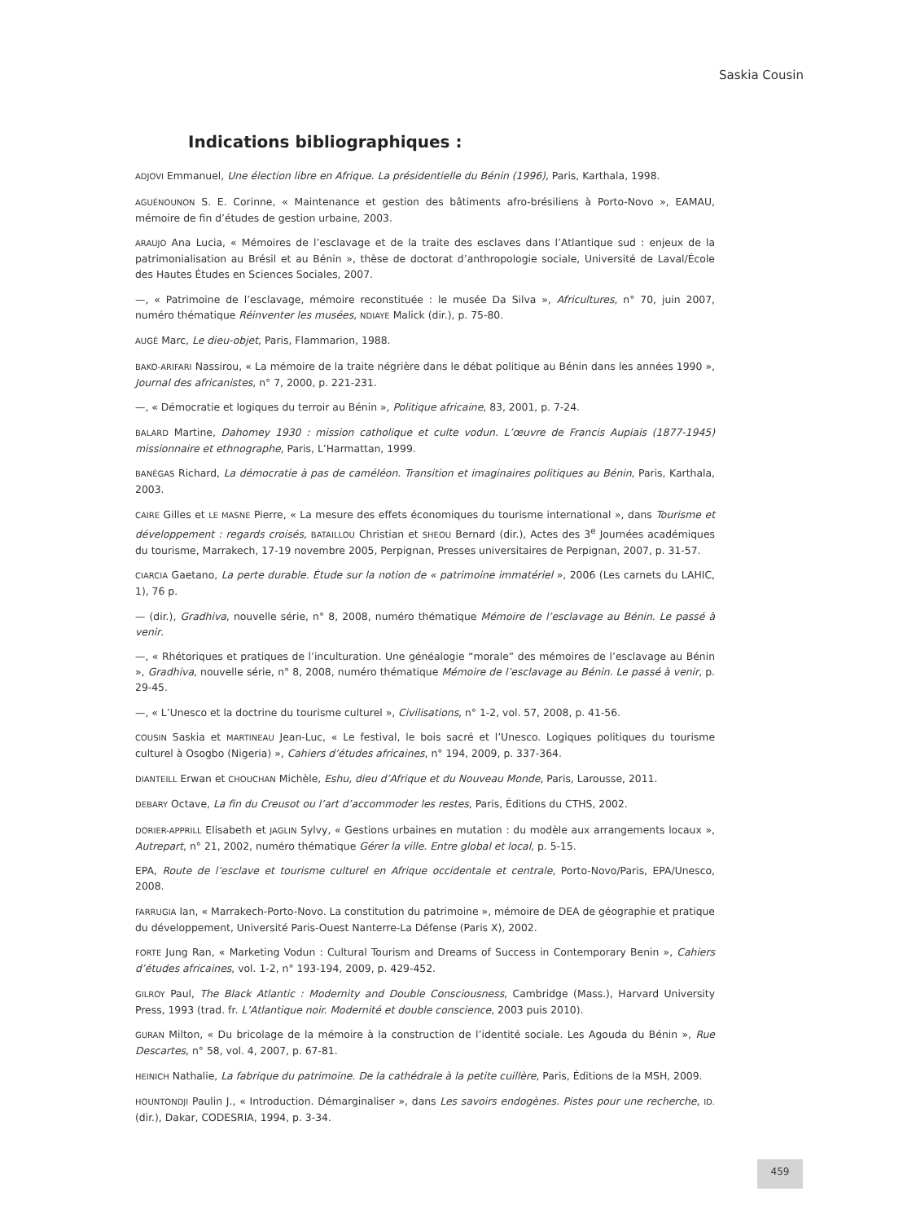Saskia Cousin
Indications bibliographiques :
ADJOVI Emmanuel, Une élection libre en Afrique. La présidentielle du Bénin (1996), Paris, Karthala, 1998.
AGUÉNOUNON S. E. Corinne, « Maintenance et gestion des bâtiments afro-brésiliens à Porto-Novo », EAMAU, mémoire de fin d’études de gestion urbaine, 2003.
ARAUJO Ana Lucia, « Mémoires de l’esclavage et de la traite des esclaves dans l’Atlantique sud : enjeux de la patrimonialisation au Brésil et au Bénin », thèse de doctorat d’anthropologie sociale, Université de Laval/École des Hautes Études en Sciences Sociales, 2007.
—, « Patrimoine de l’esclavage, mémoire reconstituée : le musée Da Silva », Africultures, n° 70, juin 2007, numéro thématique Réinventer les musées, NDIAYE Malick (dir.), p. 75-80.
AUGÉ Marc, Le dieu-objet, Paris, Flammarion, 1988.
BAKO-ARIFARI Nassirou, « La mémoire de la traite négrière dans le débat politique au Bénin dans les années 1990 », Journal des africanistes, n° 7, 2000, p. 221-231.
—, « Démocratie et logiques du terroir au Bénin », Politique africaine, 83, 2001, p. 7-24.
BALARD Martine, Dahomey 1930 : mission catholique et culte vodun. L’œuvre de Francis Aupiais (1877-1945) missionnaire et ethnographe, Paris, L’Harmattan, 1999.
BANÉGAS Richard, La démocratie à pas de caméléon. Transition et imaginaires politiques au Bénin, Paris, Karthala, 2003.
CAIRE Gilles et LE MASNE Pierre, « La mesure des effets économiques du tourisme international », dans Tourisme et développement : regards croisés, BATAILLOU Christian et SHEOU Bernard (dir.), Actes des 3<sup>e</sup> Journées académiques du tourisme, Marrakech, 17-19 novembre 2005, Perpignan, Presses universitaires de Perpignan, 2007, p. 31-57.
CIARCIA Gaetano, La perte durable. Étude sur la notion de « patrimoine immatériel », 2006 (Les carnets du LAHIC, 1), 76 p.
— (dir.), Gradhiva, nouvelle série, n° 8, 2008, numéro thématique Mémoire de l’esclavage au Bénin. Le passé à venir.
—, « Rhétoriques et pratiques de l’inculturation. Une généalogie “morale” des mémoires de l’esclavage au Bénin », Gradhiva, nouvelle série, n° 8, 2008, numéro thématique Mémoire de l’esclavage au Bénin. Le passé à venir, p. 29-45.
—, « L’Unesco et la doctrine du tourisme culturel », Civilisations, n° 1-2, vol. 57, 2008, p. 41-56.
COUSIN Saskia et MARTINEAU Jean-Luc, « Le festival, le bois sacré et l’Unesco. Logiques politiques du tourisme culturel à Osogbo (Nigeria) », Cahiers d’études africaines, n° 194, 2009, p. 337-364.
DIANTEILL Erwan et CHOUCHAN Michèle, Eshu, dieu d’Afrique et du Nouveau Monde, Paris, Larousse, 2011.
DEBARY Octave, La fin du Creusot ou l’art d’accommoder les restes, Paris, Éditions du CTHS, 2002.
DORIER-APPRILL Elisabeth et JAGLIN Sylvy, « Gestions urbaines en mutation : du modèle aux arrangements locaux », Autrepart, n° 21, 2002, numéro thématique Gérer la ville. Entre global et local, p. 5-15.
EPA, Route de l’esclave et tourisme culturel en Afrique occidentale et centrale, Porto-Novo/Paris, EPA/Unesco, 2008.
FARRUGIA Ian, « Marrakech-Porto-Novo. La constitution du patrimoine », mémoire de DEA de géographie et pratique du développement, Université Paris-Ouest Nanterre-La Défense (Paris X), 2002.
FORTE Jung Ran, « Marketing Vodun : Cultural Tourism and Dreams of Success in Contemporary Benin », Cahiers d’études africaines, vol. 1-2, n° 193-194, 2009, p. 429-452.
GILROY Paul, The Black Atlantic : Modernity and Double Consciousness, Cambridge (Mass.), Harvard University Press, 1993 (trad. fr. L’Atlantique noir. Modernité et double conscience, 2003 puis 2010).
GURAN Milton, « Du bricolage de la mémoire à la construction de l’identité sociale. Les Agouda du Bénin », Rue Descartes, n° 58, vol. 4, 2007, p. 67-81.
HEINICH Nathalie, La fabrique du patrimoine. De la cathédrale à la petite cuillère, Paris, Éditions de la MSH, 2009.
HOUNTONDJI Paulin J., « Introduction. Démarginaliser », dans Les savoirs endogènes. Pistes pour une recherche, ID. (dir.), Dakar, CODESRIA, 1994, p. 3-34.
459